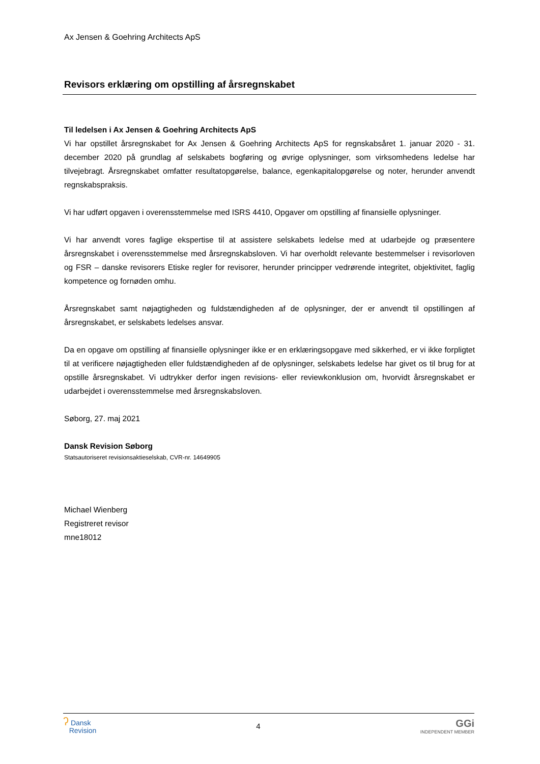Ax Jensen & Goehring Architects ApS
Revisors erklæring om opstilling af årsregnskabet
Til ledelsen i Ax Jensen & Goehring Architects ApS
Vi har opstillet årsregnskabet for Ax Jensen & Goehring Architects ApS for regnskabsåret 1. januar 2020 - 31. december 2020 på grundlag af selskabets bogføring og øvrige oplysninger, som virksomhedens ledelse har tilvejebragt. Årsregnskabet omfatter resultatopgørelse, balance, egenkapitalopgørelse og noter, herunder anvendt regnskabspraksis.
Vi har udført opgaven i overensstemmelse med ISRS 4410, Opgaver om opstilling af finansielle oplysninger.
Vi har anvendt vores faglige ekspertise til at assistere selskabets ledelse med at udarbejde og præsentere årsregnskabet i overensstemmelse med årsregnskabsloven. Vi har overholdt relevante bestemmelser i revisorloven og FSR – danske revisorers Etiske regler for revisorer, herunder principper vedrørende integritet, objektivitet, faglig kompetence og fornøden omhu.
Årsregnskabet samt nøjagtigheden og fuldstændigheden af de oplysninger, der er anvendt til opstillingen af årsregnskabet, er selskabets ledelses ansvar.
Da en opgave om opstilling af finansielle oplysninger ikke er en erklæringsopgave med sikkerhed, er vi ikke forpligtet til at verificere nøjagtigheden eller fuldstændigheden af de oplysninger, selskabets ledelse har givet os til brug for at opstille årsregnskabet. Vi udtrykker derfor ingen revisions- eller reviewkonklusion om, hvorvidt årsregnskabet er udarbejdet i overensstemmelse med årsregnskabsloven.
Søborg, 27. maj 2021
Dansk Revision Søborg
Statsautoriseret revisionsaktieselskab, CVR-nr. 14649905
Michael Wienberg
Registreret revisor
mne18012
ʔ Dansk
Revision
4
GGi
INDEPENDENT MEMBER